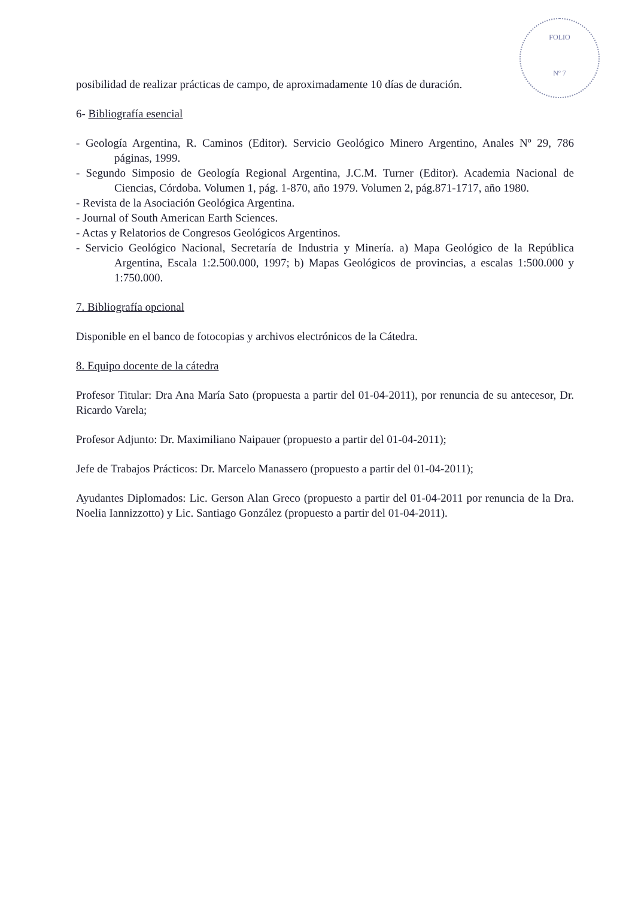FOLIO
Nº 7
posibilidad de realizar prácticas de campo, de aproximadamente 10 días de duración.
6- Bibliografía esencial
- Geología Argentina, R. Caminos (Editor). Servicio Geológico Minero Argentino, Anales Nº 29, 786 páginas, 1999.
- Segundo Simposio de Geología Regional Argentina, J.C.M. Turner (Editor). Academia Nacional de Ciencias, Córdoba. Volumen 1, pág. 1-870, año 1979. Volumen 2, pág.871-1717, año 1980.
- Revista de la Asociación Geológica Argentina.
- Journal of South American Earth Sciences.
- Actas y Relatorios de Congresos Geológicos Argentinos.
- Servicio Geológico Nacional, Secretaría de Industria y Minería. a) Mapa Geológico de la República Argentina, Escala 1:2.500.000, 1997; b) Mapas Geológicos de provincias, a escalas 1:500.000 y 1:750.000.
7. Bibliografía opcional
Disponible en el banco de fotocopias y archivos electrónicos de la Cátedra.
8. Equipo docente de la cátedra
Profesor Titular: Dra Ana María Sato (propuesta a partir del 01-04-2011), por renuncia de su antecesor, Dr. Ricardo Varela;
Profesor Adjunto: Dr. Maximiliano Naipauer (propuesto a partir del 01-04-2011);
Jefe de Trabajos Prácticos: Dr. Marcelo Manassero (propuesto a partir del 01-04-2011);
Ayudantes Diplomados: Lic. Gerson Alan Greco (propuesto a partir del 01-04-2011 por renuncia de la Dra. Noelia Iannizzotto) y Lic. Santiago González (propuesto a partir del 01-04-2011).